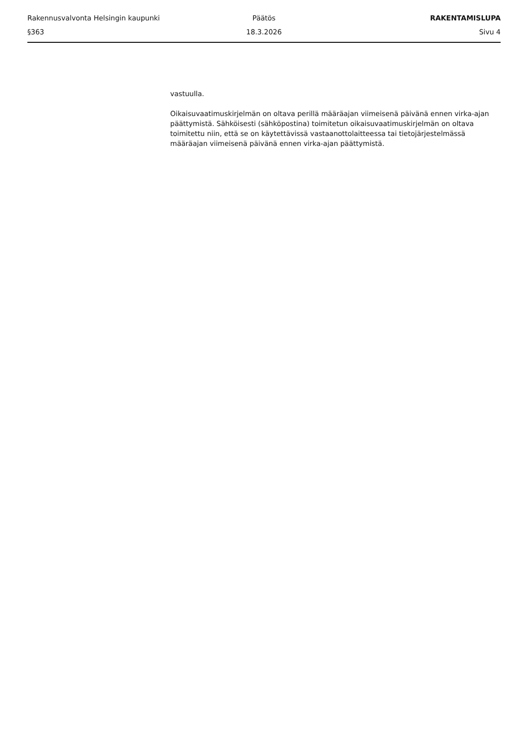Rakennusvalvonta Helsingin kaupunki Päätös RAKENTAMISLUPA
§363 18.3.2026 Sivu 4
vastuulla.
Oikaisuvaatimuskirjelmän on oltava perillä määräajan viimeisenä päivänä ennen virka-ajan päättymistä. Sähköisesti (sähköpostina) toimitetun oikaisuvaatimuskirjelmän on oltava toimitettu niin, että se on käytettävissä vastaanottolaitteessa tai tietojärjestelmässä määräajan viimeisenä päivänä ennen virka-ajan päättymistä.